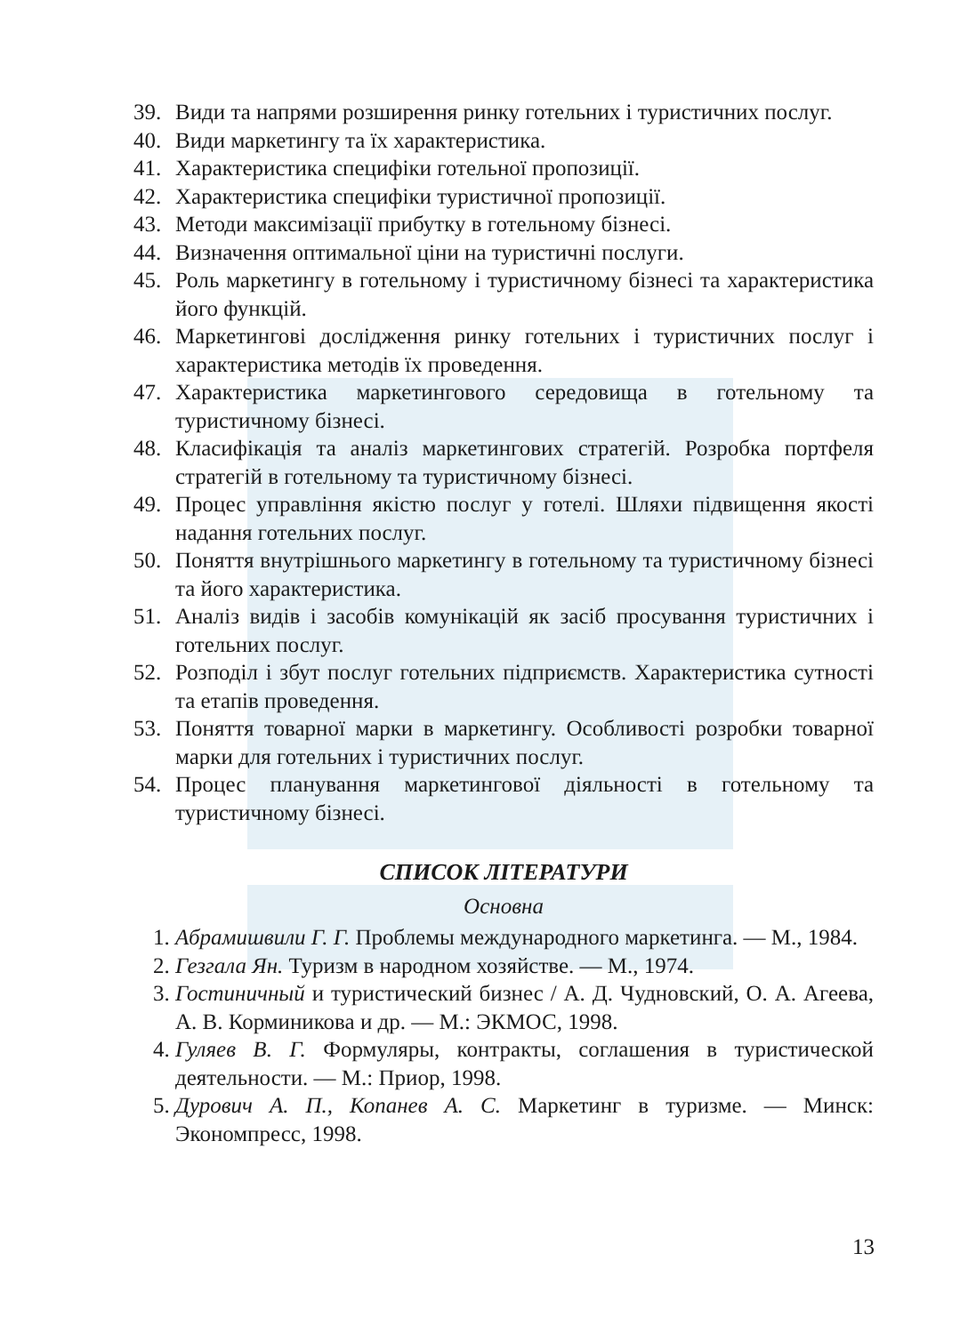39. Види та напрями розширення ринку готельних і туристичних послуг.
40. Види маркетингу та їх характеристика.
41. Характеристика специфіки готельної пропозиції.
42. Характеристика специфіки туристичної пропозиції.
43. Методи максимізації прибутку в готельному бізнесі.
44. Визначення оптимальної ціни на туристичні послуги.
45. Роль маркетингу в готельному і туристичному бізнесі та характеристика його функцій.
46. Маркетингові дослідження ринку готельних і туристичних послуг і характеристика методів їх проведення.
47. Характеристика маркетингового середовища в готельному та туристичному бізнесі.
48. Класифікація та аналіз маркетингових стратегій. Розробка портфеля стратегій в готельному та туристичному бізнесі.
49. Процес управління якістю послуг у готелі. Шляхи підвищення якості надання готельних послуг.
50. Поняття внутрішнього маркетингу в готельному та туристичному бізнесі та його характеристика.
51. Аналіз видів і засобів комунікацій як засіб просування туристичних і готельних послуг.
52. Розподіл і збут послуг готельних підприємств. Характеристика сутності та етапів проведення.
53. Поняття товарної марки в маркетингу. Особливості розробки товарної марки для готельних і туристичних послуг.
54. Процес планування маркетингової діяльності в готельному та туристичному бізнесі.
СПИСОК ЛІТЕРАТУРИ
Основна
1. Абрамишвили Г. Г. Проблемы международного маркетинга. — М., 1984.
2. Гезгала Ян. Туризм в народном хозяйстве. — М., 1974.
3. Гостиничный и туристический бизнес / А. Д. Чудновский, О. А. Агеева, А. В. Корминикова и др. — М.: ЭКМОС, 1998.
4. Гуляев В. Г. Формуляры, контракты, соглашения в туристической деятельности. — М.: Приор, 1998.
5. Дурович А. П., Копанев А. С. Маркетинг в туризме. — Минск: Экономпресс, 1998.
13